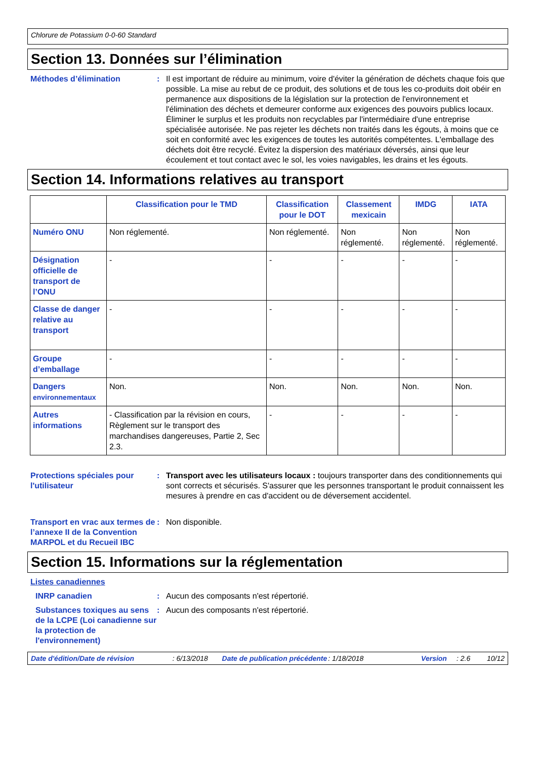Chlorure de Potassium 0-0-60 Standard
Section 13. Données sur l’élimination
Méthodes d’élimination : Il est important de réduire au minimum, voire d'éviter la génération de déchets chaque fois que possible. La mise au rebut de ce produit, des solutions et de tous les co-produits doit obéir en permanence aux dispositions de la législation sur la protection de l'environnement et l'élimination des déchets et demeurer conforme aux exigences des pouvoirs publics locaux. Éliminer le surplus et les produits non recyclables par l'intermédiaire d'une entreprise spécialisée autorisée. Ne pas rejeter les déchets non traités dans les égouts, à moins que ce soit en conformité avec les exigences de toutes les autorités compétentes. L'emballage des déchets doit être recyclé. Évitez la dispersion des matériaux déversés, ainsi que leur écoulement et tout contact avec le sol, les voies navigables, les drains et les égouts.
Section 14. Informations relatives au transport
| | Classification pour le TMD | Classification pour le DOT | Classement mexicain | IMDG | IATA |
| --- | --- | --- | --- | --- | --- |
| Numéro ONU | Non réglementé. | Non réglementé. | Non réglementé. | Non réglementé. | Non réglementé. |
| Désignation officielle de transport de l’ONU | - | - | - | - | - |
| Classe de danger relative au transport | - | - | - | - | - |
| Groupe d’emballage | - | - | - | - | - |
| Dangers environnementaux | Non. | Non. | Non. | Non. | Non. |
| Autres informations | - Classification par la révision en cours, Règlement sur le transport des marchandises dangereuses, Partie 2, Sec 2.3. | - | - | - | - |
Protections spéciales pour l'utilisateur
: Transport avec les utilisateurs locaux : toujours transporter dans des conditionnements qui sont corrects et sécurisés. S'assurer que les personnes transportant le produit connaissent les mesures à prendre en cas d'accident ou de déversement accidentel.
Transport en vrac aux termes de l’annexe II de la Convention MARPOL et du Recueil IBC
: Non disponible.
Section 15. Informations sur la réglementation
Listes canadiennes
INRP canadien : Aucun des composants n'est répertorié.
Substances toxiques au sens de la LCPE (Loi canadienne sur la protection de l'environnement)
: Aucun des composants n'est répertorié.
Date d'édition/Date de révision: 6/13/2018 Date de publication précédente: 1/18/2018 Version: 2.6 10/12